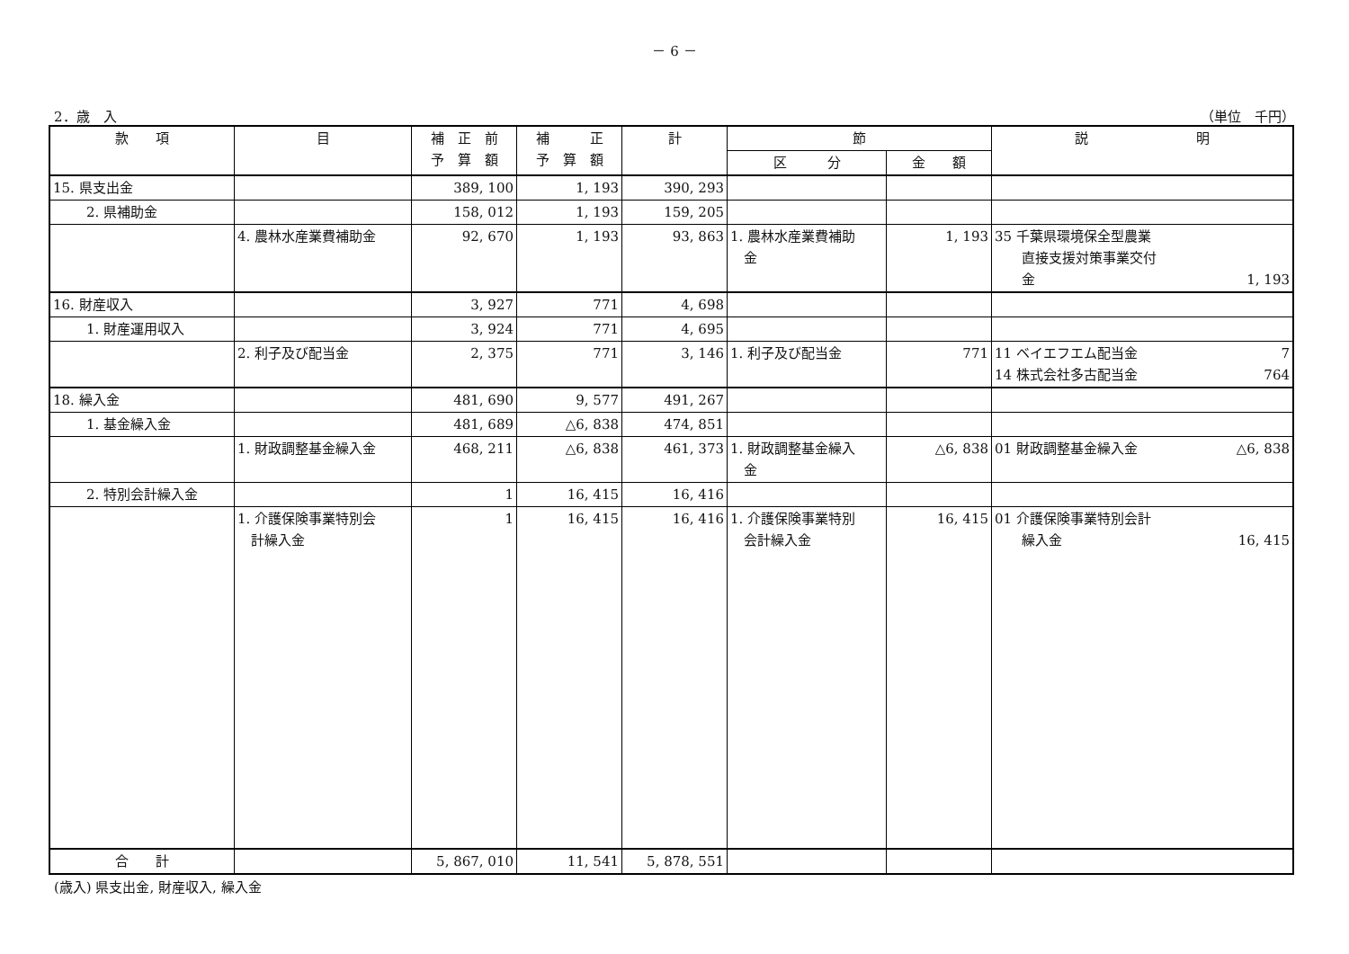－ 6 －
2．歳　入 （単位　千円）
| 款 項 | 目 | 補 正 前 予 算 額 | 補 正 予 算 額 | 計 | 節 | | 説 明 |
| --- | --- | --- | --- | --- | --- | --- | --- |
| | | | | | 区 分 | 金 額 | |
| 15. 県支出金 | | 389, 100 | 1, 193 | 390, 293 | | | |
| 2. 県補助金 | | 158, 012 | 1, 193 | 159, 205 | | | |
| | 4. 農林水産業費補助金 | 92, 670 | 1, 193 | 93, 863 | 1. 農林水産業費補助 金 | 1, 193 | 35 千葉県環境保全型農業 直接支援対策事業交付 金 1, 193 |
| 16. 財産収入 | | 3, 927 | 771 | 4, 698 | | | |
| 1. 財産運用収入 | | 3, 924 | 771 | 4, 695 | | | |
| | 2. 利子及び配当金 | 2, 375 | 771 | 3, 146 | 1. 利子及び配当金 | 771 | 11 ベイエフエム配当金 7 14 株式会社多古配当金 764 |
| 18. 繰入金 | | 481, 690 | 9, 577 | 491, 267 | | | |
| 1. 基金繰入金 | | 481, 689 | △6, 838 | 474, 851 | | | |
| | 1. 財政調整基金繰入金 | 468, 211 | △6, 838 | 461, 373 | 1. 財政調整基金繰入 金 | △6, 838 | 01 財政調整基金繰入金 △6, 838 |
| 2. 特別会計繰入金 | | 1 | 16, 415 | 16, 416 | | | |
| | 1. 介護保険事業特別会 計繰入金 | 1 | 16, 415 | 16, 416 | 1. 介護保険事業特別 会計繰入金 | 16, 415 | 01 介護保険事業特別会計 繰入金 16, 415 |
| 合 計 | | 5, 867, 010 | 11, 541 | 5, 878, 551 | | | |
(歳入) 県支出金, 財産収入, 繰入金